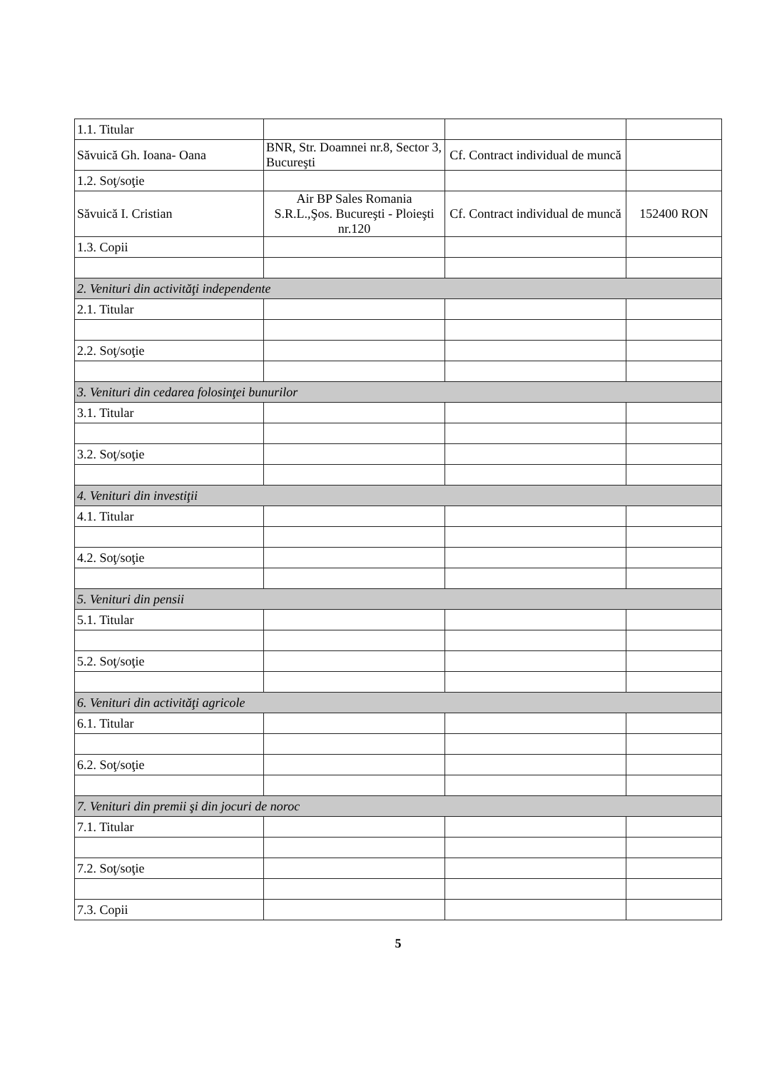| 1.1. Titular | | | |
| Săvuică Gh. Ioana- Oana | BNR, Str. Doamnei nr.8, Sector 3, Bucureşti | Cf. Contract individual de muncă | |
| 1.2. Soţ/soţie | | | |
| Săvuică I. Cristian | Air BP Sales Romania S.R.L.,Şos. Bucureşti - Ploieşti nr.120 | Cf. Contract individual de muncă | 152400 RON |
| 1.3. Copii | | | |
| 2. Venituri din activităţi independente | | | |
| 2.1. Titular | | | |
| 2.2. Soţ/soţie | | | |
| 3. Venituri din cedarea folosinţei bunurilor | | | |
| 3.1. Titular | | | |
| 3.2. Soţ/soţie | | | |
| 4. Venituri din investiţii | | | |
| 4.1. Titular | | | |
| 4.2. Soţ/soţie | | | |
| 5. Venituri din pensii | | | |
| 5.1. Titular | | | |
| 5.2. Soţ/soţie | | | |
| 6. Venituri din activităţi agricole | | | |
| 6.1. Titular | | | |
| 6.2. Soţ/soţie | | | |
| 7. Venituri din premii şi din jocuri de noroc | | | |
| 7.1. Titular | | | |
| 7.2. Soţ/soţie | | | |
| 7.3. Copii | | | |
5